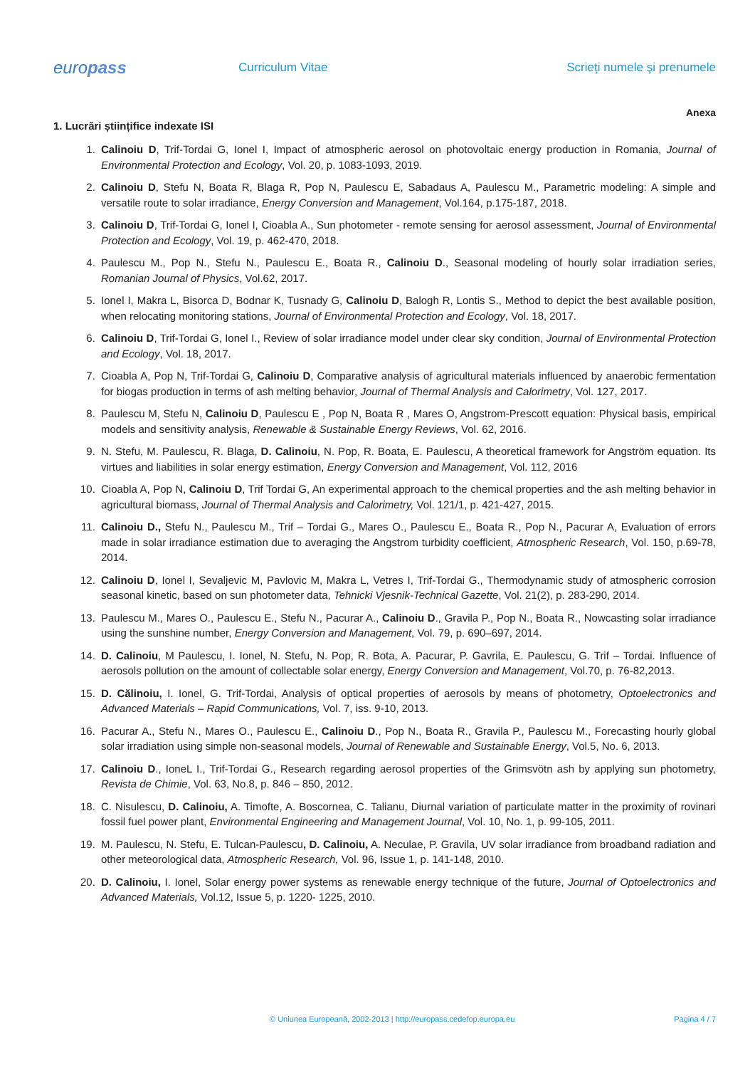europass
Curriculum Vitae Scrieţi numele şi prenumele
Anexa
1. Lucrări științifice indexate ISI
1. Calinoiu D, Trif-Tordai G, Ionel I, Impact of atmospheric aerosol on photovoltaic energy production in Romania, Journal of Environmental Protection and Ecology, Vol. 20, p. 1083-1093, 2019.
2. Calinoiu D, Stefu N, Boata R, Blaga R, Pop N, Paulescu E, Sabadaus A, Paulescu M., Parametric modeling: A simple and versatile route to solar irradiance, Energy Conversion and Management, Vol.164, p.175-187, 2018.
3. Calinoiu D, Trif-Tordai G, Ionel I, Cioabla A., Sun photometer - remote sensing for aerosol assessment, Journal of Environmental Protection and Ecology, Vol. 19, p. 462-470, 2018.
4. Paulescu M., Pop N., Stefu N., Paulescu E., Boata R., Calinoiu D., Seasonal modeling of hourly solar irradiation series, Romanian Journal of Physics, Vol.62, 2017.
5. Ionel I, Makra L, Bisorca D, Bodnar K, Tusnady G, Calinoiu D, Balogh R, Lontis S., Method to depict the best available position, when relocating monitoring stations, Journal of Environmental Protection and Ecology, Vol. 18, 2017.
6. Calinoiu D, Trif-Tordai G, Ionel I., Review of solar irradiance model under clear sky condition, Journal of Environmental Protection and Ecology, Vol. 18, 2017.
7. Cioabla A, Pop N, Trif-Tordai G, Calinoiu D, Comparative analysis of agricultural materials influenced by anaerobic fermentation for biogas production in terms of ash melting behavior, Journal of Thermal Analysis and Calorimetry, Vol. 127, 2017.
8. Paulescu M, Stefu N, Calinoiu D, Paulescu E , Pop N, Boata R , Mares O, Angstrom-Prescott equation: Physical basis, empirical models and sensitivity analysis, Renewable & Sustainable Energy Reviews, Vol. 62, 2016.
9. N. Stefu, M. Paulescu, R. Blaga, D. Calinoiu, N. Pop, R. Boata, E. Paulescu, A theoretical framework for Angström equation. Its virtues and liabilities in solar energy estimation, Energy Conversion and Management, Vol. 112, 2016
10. Cioabla A, Pop N, Calinoiu D, Trif Tordai G, An experimental approach to the chemical properties and the ash melting behavior in agricultural biomass, Journal of Thermal Analysis and Calorimetry, Vol. 121/1, p. 421-427, 2015.
11. Calinoiu D., Stefu N., Paulescu M., Trif – Tordai G., Mares O., Paulescu E., Boata R., Pop N., Pacurar A, Evaluation of errors made in solar irradiance estimation due to averaging the Angstrom turbidity coefficient, Atmospheric Research, Vol. 150, p.69-78, 2014.
12. Calinoiu D, Ionel I, Sevaljevic M, Pavlovic M, Makra L, Vetres I, Trif-Tordai G., Thermodynamic study of atmospheric corrosion seasonal kinetic, based on sun photometer data, Tehnicki Vjesnik-Technical Gazette, Vol. 21(2), p. 283-290, 2014.
13. Paulescu M., Mares O., Paulescu E., Stefu N., Pacurar A., Calinoiu D., Gravila P., Pop N., Boata R., Nowcasting solar irradiance using the sunshine number, Energy Conversion and Management, Vol. 79, p. 690–697, 2014.
14. D. Calinoiu, M Paulescu, I. Ionel, N. Stefu, N. Pop, R. Bota, A. Pacurar, P. Gavrila, E. Paulescu, G. Trif – Tordai. Influence of aerosols pollution on the amount of collectable solar energy, Energy Conversion and Management, Vol.70, p. 76-82,2013.
15. D. Călinoiu, I. Ionel, G. Trif-Tordai, Analysis of optical properties of aerosols by means of photometry, Optoelectronics and Advanced Materials – Rapid Communications, Vol. 7, iss. 9-10, 2013.
16. Pacurar A., Stefu N., Mares O., Paulescu E., Calinoiu D., Pop N., Boata R., Gravila P., Paulescu M., Forecasting hourly global solar irradiation using simple non-seasonal models, Journal of Renewable and Sustainable Energy, Vol.5, No. 6, 2013.
17. Calinoiu D., IoneL I., Trif-Tordai G., Research regarding aerosol properties of the Grimsvötn ash by applying sun photometry, Revista de Chimie, Vol. 63, No.8, p. 846 – 850, 2012.
18. C. Nisulescu, D. Calinoiu, A. Timofte, A. Boscornea, C. Talianu, Diurnal variation of particulate matter in the proximity of rovinari fossil fuel power plant, Environmental Engineering and Management Journal, Vol. 10, No. 1, p. 99-105, 2011.
19. M. Paulescu, N. Stefu, E. Tulcan-Paulescu, D. Calinoiu, A. Neculae, P. Gravila, UV solar irradiance from broadband radiation and other meteorological data, Atmospheric Research, Vol. 96, Issue 1, p. 141-148, 2010.
20. D. Calinoiu, I. Ionel, Solar energy power systems as renewable energy technique of the future, Journal of Optoelectronics and Advanced Materials, Vol.12, Issue 5, p. 1220- 1225, 2010.
© Uniunea Europeană, 2002-2013 | http://europass.cedefop.europa.eu
Pagina 4 / 7